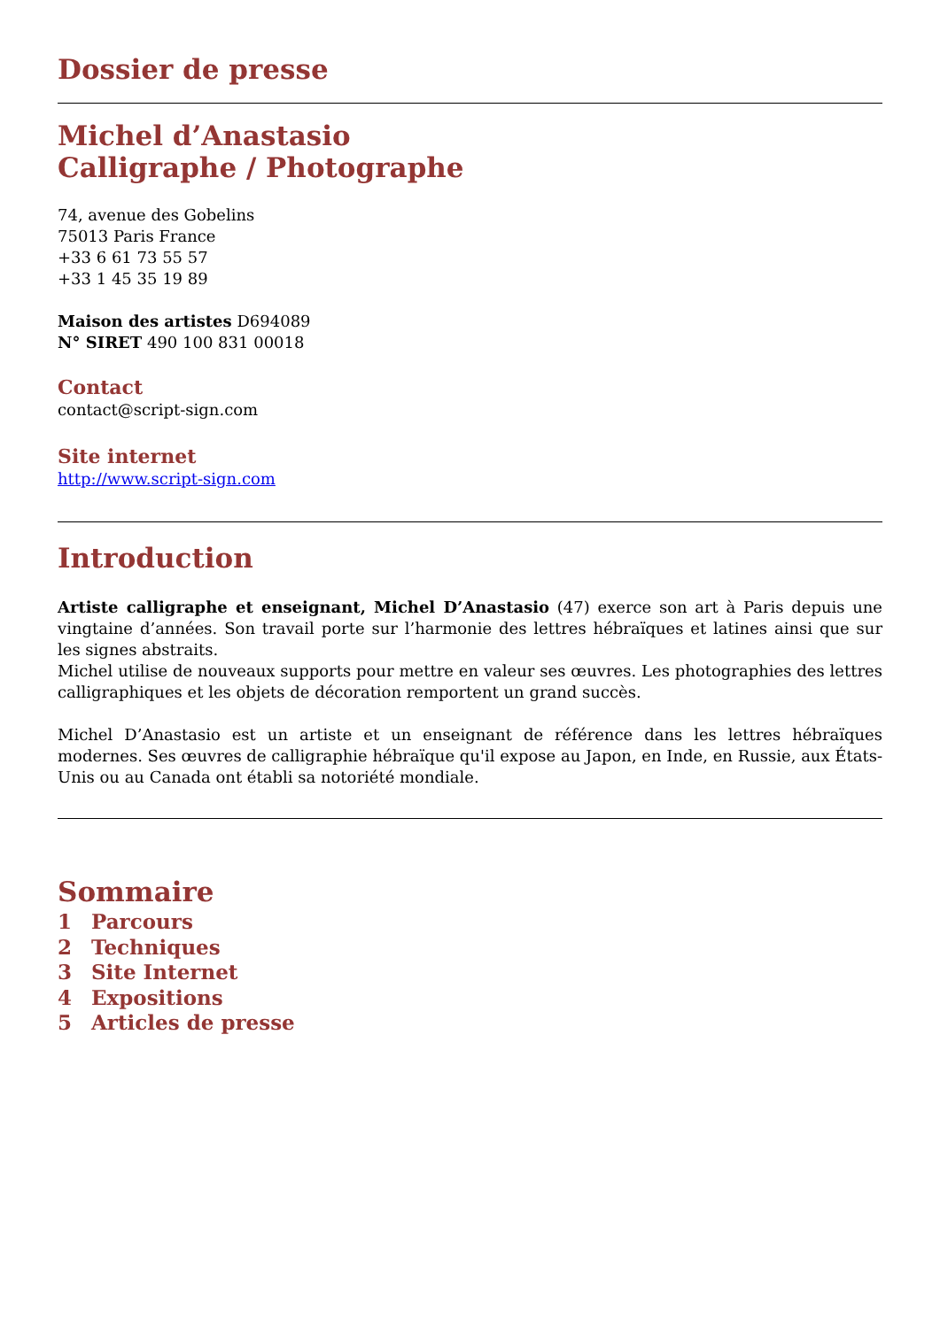Dossier de presse
Michel d’Anastasio
Calligraphe / Photographe
74, avenue des Gobelins
75013 Paris France
+33 6 61 73 55 57
+33 1 45 35 19 89
Maison des artistes D694089
N° SIRET 490 100 831 00018
Contact
contact@script-sign.com
Site internet
http://www.script-sign.com
Introduction
Artiste calligraphe et enseignant, Michel D’Anastasio (47) exerce son art à Paris depuis une vingtaine d’années. Son travail porte sur l’harmonie des lettres hébraïques et latines ainsi que sur les signes abstraits.
Michel utilise de nouveaux supports pour mettre en valeur ses œuvres. Les photographies des lettres calligraphiques et les objets de décoration remportent un grand succès.
Michel D’Anastasio est un artiste et un enseignant de référence dans les lettres hébraïques modernes. Ses œuvres de calligraphie hébraïque qu'il expose au Japon, en Inde, en Russie, aux États-Unis ou au Canada ont établi sa notoriété mondiale.
Sommaire
1 Parcours
2 Techniques
3 Site Internet
4 Expositions
5 Articles de presse